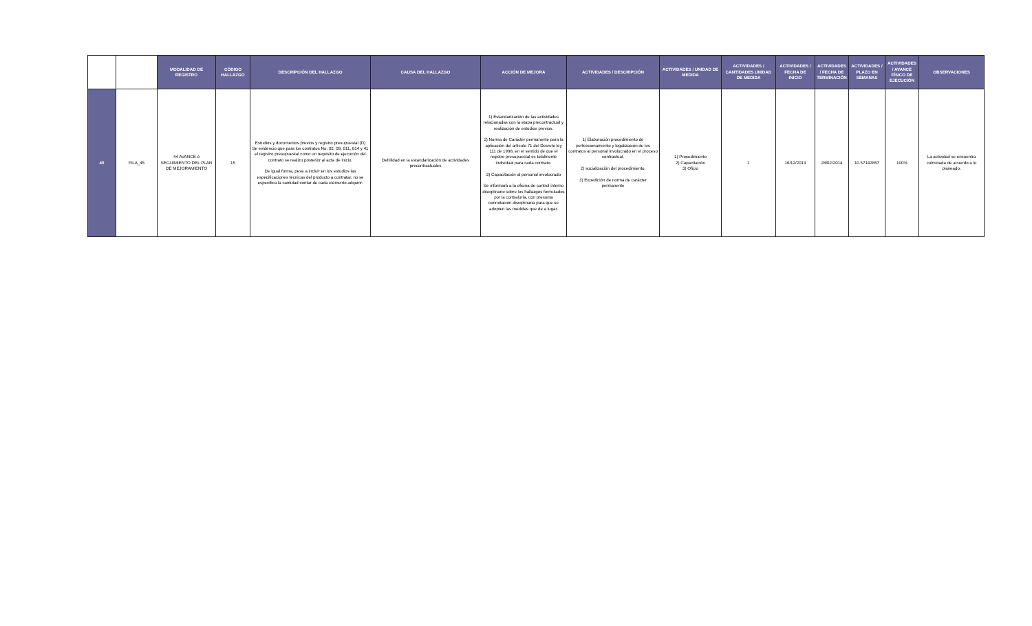| | | MODALIDAD DE REGISTRO | CÓDIGO HALLAZGO | DESCRIPCIÓN DEL HALLAZGO | CAUSA DEL HALLAZGO | ACCIÓN DE MEJORA | ACTIVIDADES / DESCRIPCIÓN | ACTIVIDADES / UNIDAD DE MEDIDA | ACTIVIDADES / CANTIDADES UNIDAD DE MEDIDA | ACTIVIDADES / FECHA DE INICIO | ACTIVIDADES / FECHA DE TERMINACIÓN | ACTIVIDADES / PLAZO EN SEMANAS | ACTIVIDADES / AVANCE FÍSICO DE EJECUCIÓN | OBSERVACIONES |
| --- | --- | --- | --- | --- | --- | --- | --- | --- | --- | --- | --- | --- | --- | --- |
| 45 | FILA_45 | 44 AVANCE ó SEGUIMIENTO DEL PLAN DE MEJORAMIENTO | 15 | Estudios y documentos previos y registro presupuestal (D) Se evidencio que para los contratos No. 02, 09, 011, 014 y 41 el registro presupuestal como un requisito de ejecución del contrato se realizo posterior al acta de inicio. De igual forma, pese a incluir en los estudios las especificaciones técnicas del producto a contratar, no se especifica la cantidad contar de cada elemento adquirir. | Debilidad en la estandarización de actividades precontractuales | 1) Estandarización de las actividades relacionadas con la etapa precontractual y realización de estudios previos. 2) Norma de Carácter permanente para la aplicación del artículo 71 del Decreto ley 111 de 1998, en el sentido de que el registro presupuestal es totalmente individual para cada contrato. 3) Capacitación al personal involucrado Se informará a la oficina de control interno disciplinario sobre los hallazgos formulados por la contraloría, con presunta connotación disciplinaria para que se adopten las medidas que de a lugar. | 1) Elaboración procedimiento de perfeccionamiento y legalización de los contratos al personal involucrado en el proceso contractual. 2) socialización del procedimiento. 3) Expedición de norma de carácter permanente | 1) Procedimiento 2) Capacitación 3) Oficio | 1 | 16/12/2013 | 28/02/2014 | 10.57142857 | 100% | La actividad se encuentra culminada de acuerdo a lo planeado. |